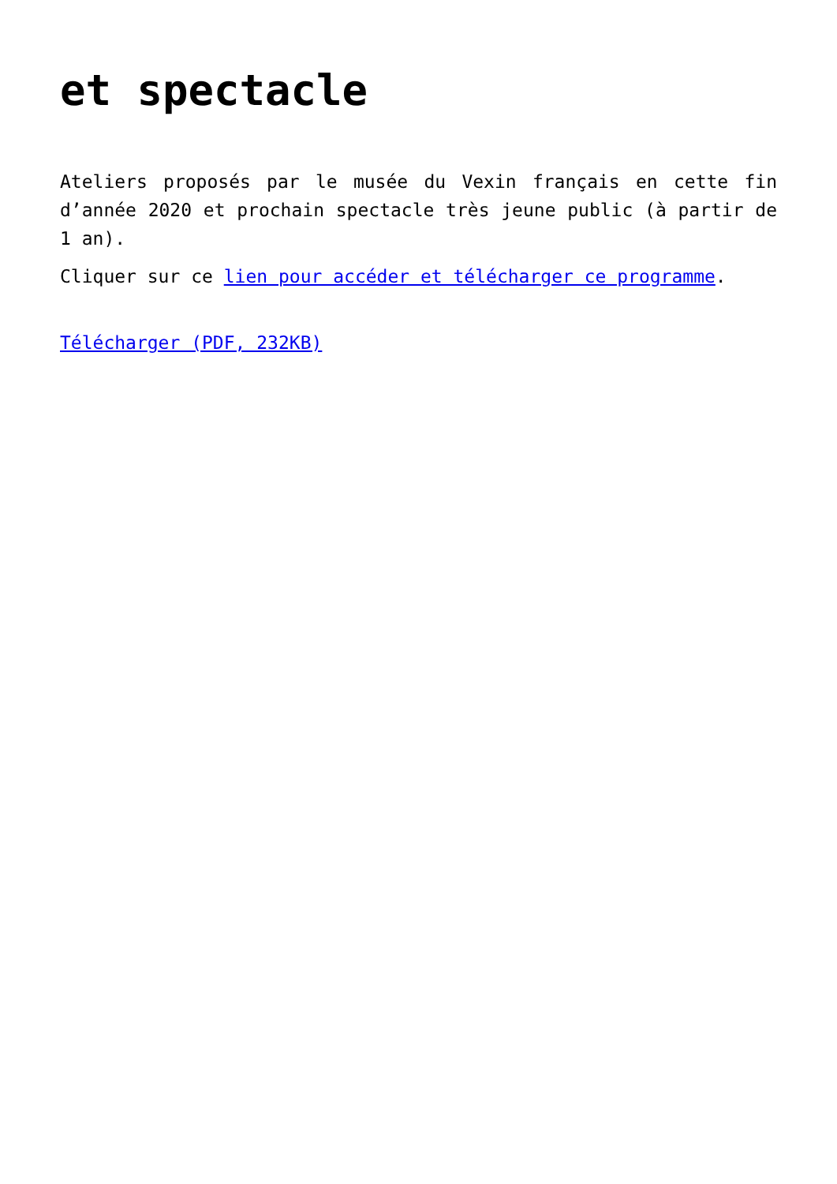et spectacle
Ateliers proposés par le musée du Vexin français en cette fin d’année 2020 et prochain spectacle très jeune public (à partir de 1 an).
Cliquer sur ce lien pour accéder et télécharger ce programme.
Télécharger (PDF, 232KB)